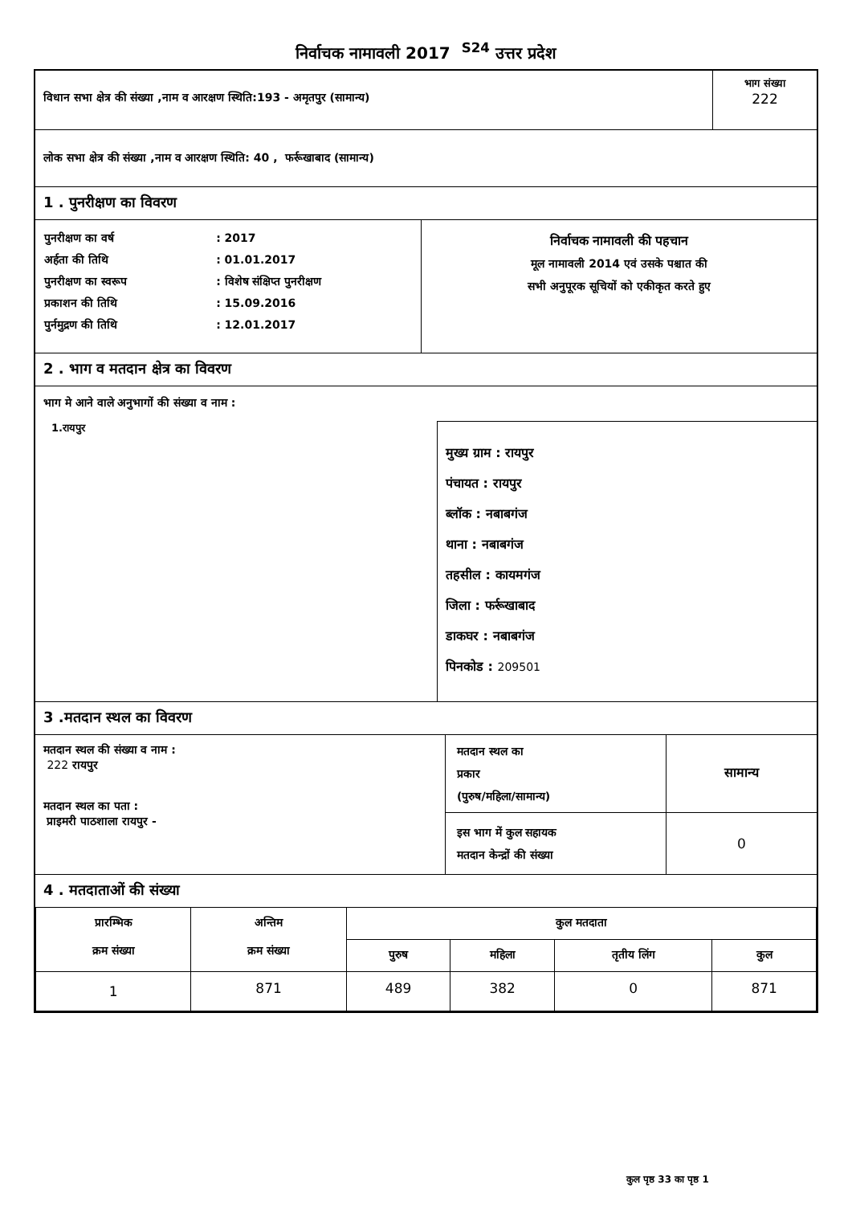निर्वाचक नामावली 2017 <sup>S24</sup> उत्तर प्रदेश
| विधान सभा क्षेत्र की संख्या ,नाम व आरक्षण स्थिति:193 - अमृतपुर (सामान्य) | भाग संख्या 222 |
लोक सभा क्षेत्र की संख्या ,नाम व आरक्षण स्थिति: 40 , फर्रूखाबाद (सामान्य)
1 . पुनरीक्षण का विवरण
| / पुनरीक्षण का वर्ष / : 2017 / / अर्हता की तिथि / : 01.01.2017 / / पुनरीक्षण का स्वरूप / : विशेष संक्षिप्त पुनरीक्षण / / प्रकाशन की तिथि / : 15.09.2016 / / पुर्नमुद्रण की तिथि / : 12.01.2017 / | निर्वाचक नामावली की पहचान मूल नामावली 2014 एवं उसके पश्चात की सभी अनुपूरक सूचियों को एकीकृत करते हुए |
2 . भाग व मतदान क्षेत्र का विवरण
भाग मे आने वाले अनुभागों की संख्या व नाम :
| 1.रायपुर | मुख्य ग्राम : रायपुर पंचायत : रायपुर ब्लॉक : नबाबगंज थाना : नबाबगंज तहसील : कायमगंज जिला : फर्रूखाबाद डाकघर : नबाबगंज पिनकोड : 209501 |
3 .मतदान स्थल का विवरण
| मतदान स्थल की संख्या व नाम : 222 रायपुर मतदान स्थल का पता : प्राइमरी पाठशाला रायपुर - | मतदान स्थल का प्रकार (पुरुष/महिला/सामान्य) | सामान्य |
| | इस भाग में कुल सहायक मतदान केन्द्रों की संख्या | 0 |
4 . मतदाताओं की संख्या
| प्रारम्भिक क्रम संख्या | अन्तिम क्रम संख्या | कुल मतदाता | | | |
| --- | --- | --- | --- | --- | --- |
| | | पुरुष | महिला | तृतीय लिंग | कुल |
| 1 | 871 | 489 | 382 | 0 | 871 |
कुल पृष्ठ 33 का पृष्ठ 1